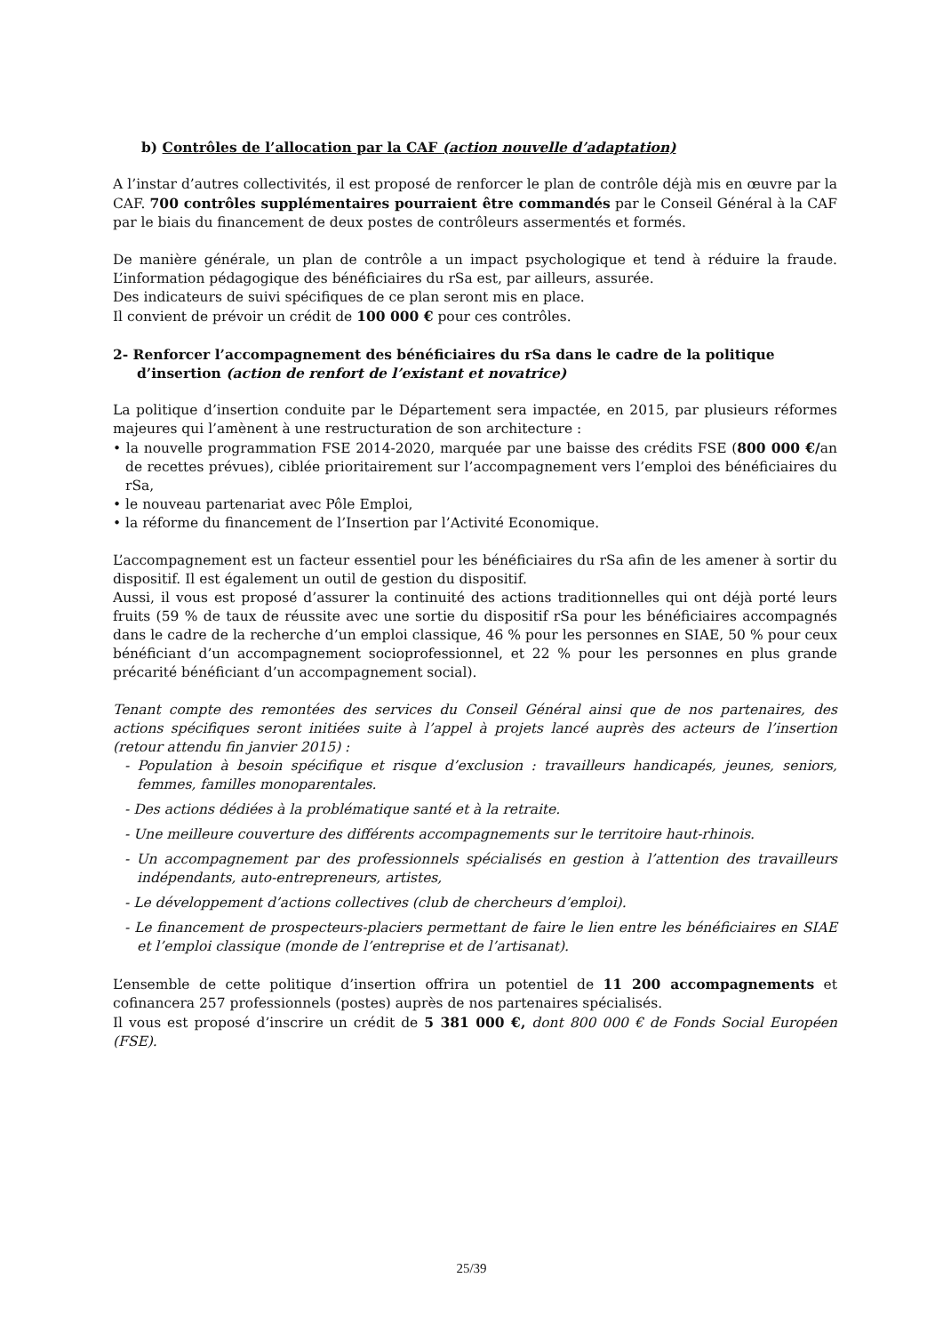b) Contrôles de l’allocation par la CAF (action nouvelle d’adaptation)
A l’instar d’autres collectivités, il est proposé de renforcer le plan de contrôle déjà mis en œuvre par la CAF. 700 contrôles supplémentaires pourraient être commandés par le Conseil Général à la CAF par le biais du financement de deux postes de contrôleurs assermentés et formés.
De manière générale, un plan de contrôle a un impact psychologique et tend à réduire la fraude. L’information pédagogique des bénéficiaires du rSa est, par ailleurs, assurée.
Des indicateurs de suivi spécifiques de ce plan seront mis en place.
Il convient de prévoir un crédit de 100 000 € pour ces contrôles.
2- Renforcer l’accompagnement des bénéficiaires du rSa dans le cadre de la politique d’insertion (action de renfort de l’existant et novatrice)
La politique d’insertion conduite par le Département sera impactée, en 2015, par plusieurs réformes majeures qui l’amènent à une restructuration de son architecture :
• la nouvelle programmation FSE 2014-2020, marquée par une baisse des crédits FSE (800 000 €/an de recettes prévues), ciblée prioritairement sur l’accompagnement vers l’emploi des bénéficiaires du rSa,
• le nouveau partenariat avec Pôle Emploi,
• la réforme du financement de l’Insertion par l’Activité Economique.
L’accompagnement est un facteur essentiel pour les bénéficiaires du rSa afin de les amener à sortir du dispositif. Il est également un outil de gestion du dispositif.
Aussi, il vous est proposé d’assurer la continuité des actions traditionnelles qui ont déjà porté leurs fruits (59 % de taux de réussite avec une sortie du dispositif rSa pour les bénéficiaires accompagnés dans le cadre de la recherche d’un emploi classique, 46 % pour les personnes en SIAE, 50 % pour ceux bénéficiant d’un accompagnement socioprofessionnel, et 22 % pour les personnes en plus grande précarité bénéficiant d’un accompagnement social).
Tenant compte des remontées des services du Conseil Général ainsi que de nos partenaires, des actions spécifiques seront initiées suite à l’appel à projets lancé auprès des acteurs de l’insertion (retour attendu fin janvier 2015) :
- Population à besoin spécifique et risque d’exclusion : travailleurs handicapés, jeunes, seniors, femmes, familles monoparentales.
- Des actions dédiées à la problématique santé et à la retraite.
- Une meilleure couverture des différents accompagnements sur le territoire haut-rhinois.
- Un accompagnement par des professionnels spécialisés en gestion à l’attention des travailleurs indépendants, auto-entrepreneurs, artistes,
- Le développement d’actions collectives (club de chercheurs d’emploi).
- Le financement de prospecteurs-placiers permettant de faire le lien entre les bénéficiaires en SIAE et l’emploi classique (monde de l’entreprise et de l’artisanat).
L’ensemble de cette politique d’insertion offrira un potentiel de 11 200 accompagnements et cofinancera 257 professionnels (postes) auprès de nos partenaires spécialisés.
Il vous est proposé d’inscrire un crédit de 5 381 000 €, dont 800 000 € de Fonds Social Européen (FSE).
25/39